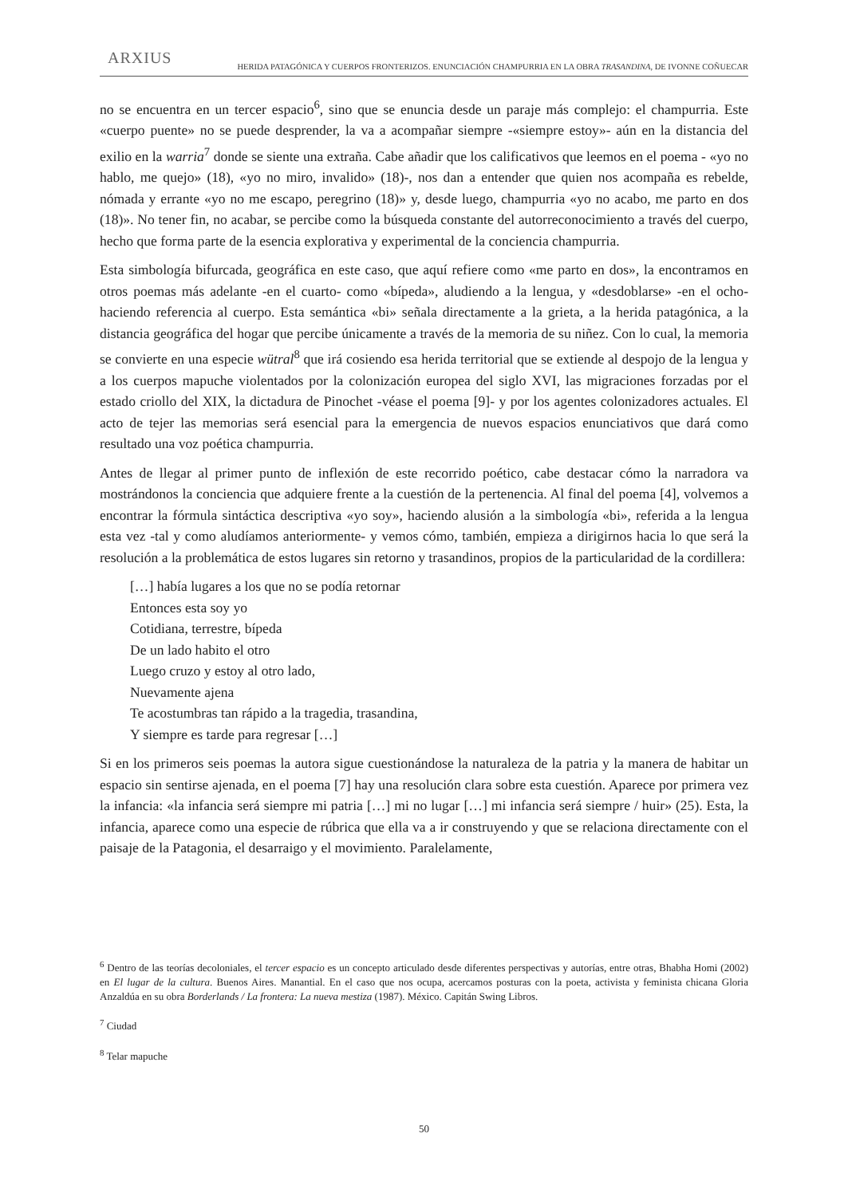ARXIUS
HERIDA PATAGÓNICA Y CUERPOS FRONTERIZOS. ENUNCIACIÓN CHAMPURRIA EN LA OBRA TRASANDINA, DE IVONNE COÑUECAR
no se encuentra en un tercer espacio<sup>6</sup>, sino que se enuncia desde un paraje más complejo: el champurria. Este «cuerpo puente» no se puede desprender, la va a acompañar siempre -«siempre estoy»- aún en la distancia del exilio en la warria<sup>7</sup> donde se siente una extraña. Cabe añadir que los calificativos que leemos en el poema - «yo no hablo, me quejo» (18), «yo no miro, invalido» (18)-, nos dan a entender que quien nos acompaña es rebelde, nómada y errante «yo no me escapo, peregrino (18)» y, desde luego, champurria «yo no acabo, me parto en dos (18)». No tener fin, no acabar, se percibe como la búsqueda constante del autorreconocimiento a través del cuerpo, hecho que forma parte de la esencia explorativa y experimental de la conciencia champurria.
Esta simbología bifurcada, geográfica en este caso, que aquí refiere como «me parto en dos», la encontramos en otros poemas más adelante -en el cuarto- como «bípeda», aludiendo a la lengua, y «desdoblarse» -en el ocho- haciendo referencia al cuerpo. Esta semántica «bi» señala directamente a la grieta, a la herida patagónica, a la distancia geográfica del hogar que percibe únicamente a través de la memoria de su niñez. Con lo cual, la memoria se convierte en una especie wütral<sup>8</sup> que irá cosiendo esa herida territorial que se extiende al despojo de la lengua y a los cuerpos mapuche violentados por la colonización europea del siglo XVI, las migraciones forzadas por el estado criollo del XIX, la dictadura de Pinochet -véase el poema [9]- y por los agentes colonizadores actuales. El acto de tejer las memorias será esencial para la emergencia de nuevos espacios enunciativos que dará como resultado una voz poética champurria.
Antes de llegar al primer punto de inflexión de este recorrido poético, cabe destacar cómo la narradora va mostrándonos la conciencia que adquiere frente a la cuestión de la pertenencia. Al final del poema [4], volvemos a encontrar la fórmula sintáctica descriptiva «yo soy», haciendo alusión a la simbología «bi», referida a la lengua esta vez -tal y como aludíamos anteriormente- y vemos cómo, también, empieza a dirigirnos hacia lo que será la resolución a la problemática de estos lugares sin retorno y trasandinos, propios de la particularidad de la cordillera:
[…] había lugares a los que no se podía retornar
Entonces esta soy yo
Cotidiana, terrestre, bípeda
De un lado habito el otro
Luego cruzo y estoy al otro lado,
Nuevamente ajena
Te acostumbras tan rápido a la tragedia, trasandina,
Y siempre es tarde para regresar […]
Si en los primeros seis poemas la autora sigue cuestionándose la naturaleza de la patria y la manera de habitar un espacio sin sentirse ajenada, en el poema [7] hay una resolución clara sobre esta cuestión. Aparece por primera vez la infancia: «la infancia será siempre mi patria […] mi no lugar […] mi infancia será siempre / huir» (25). Esta, la infancia, aparece como una especie de rúbrica que ella va a ir construyendo y que se relaciona directamente con el paisaje de la Patagonia, el desarraigo y el movimiento. Paralelamente,
<sup>6</sup> Dentro de las teorías decoloniales, el tercer espacio es un concepto articulado desde diferentes perspectivas y autorías, entre otras, Bhabha Homi (2002) en El lugar de la cultura. Buenos Aires. Manantial. En el caso que nos ocupa, acercamos posturas con la poeta, activista y feminista chicana Gloria Anzaldúa en su obra Borderlands / La frontera: La nueva mestiza (1987). México. Capitán Swing Libros.
<sup>7</sup> Ciudad
<sup>8</sup> Telar mapuche
50